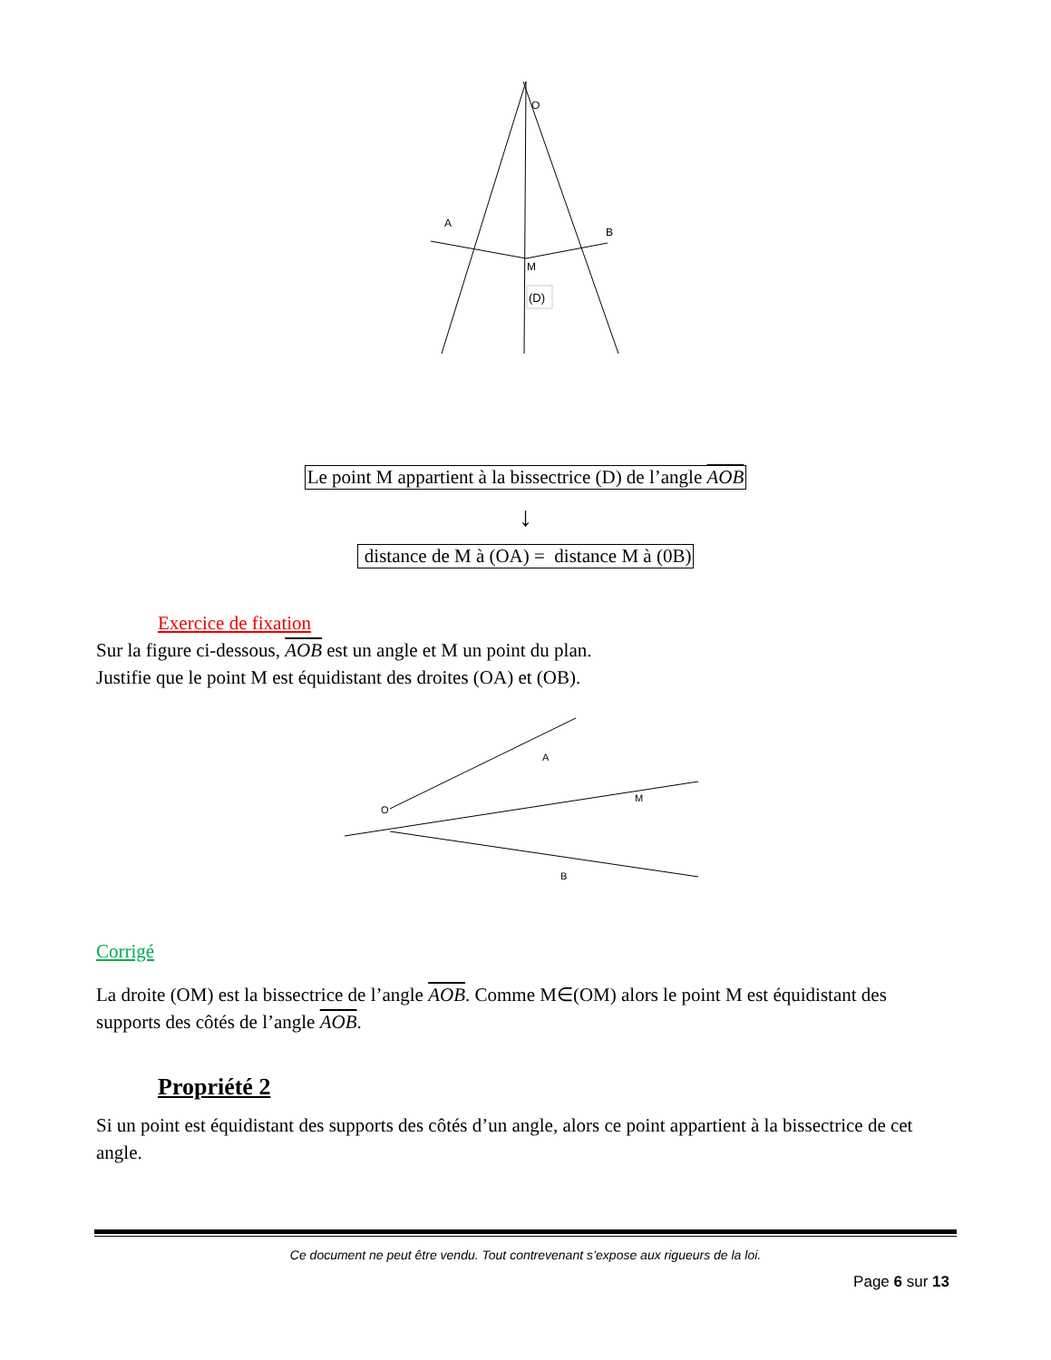O
A
B
M
(D)
Le point M appartient à la bissectrice (D) de l’angle AOB
↓
distance de M à (OA) = distance M à (0B)
Exercice de fixation
Sur la figure ci-dessous, AOB est un angle et M un point du plan.
Justifie que le point M est équidistant des droites (OA) et (OB).
O
A
M
B
Corrigé
La droite (OM) est la bissectrice de l’angle AOB. Comme M∈(OM) alors le point M est équidistant des supports des côtés de l’angle AOB.
Propriété 2
Si un point est équidistant des supports des côtés d’un angle, alors ce point appartient à la bissectrice de cet angle.
Ce document ne peut être vendu. Tout contrevenant s’expose aux rigueurs de la loi.
Page 6 sur 13